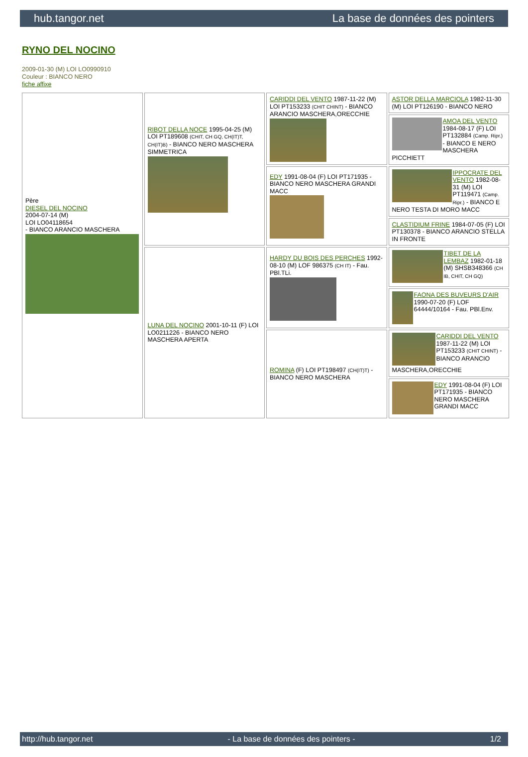hub.tangor.net La base de données des pointers
RYNO DEL NOCINO
2009-01-30 (M) LOI LO0990910
Couleur : BIANCO NERO
fiche affixe
| Père DIESEL DEL NOCINO 2004-07-14 (M) LOI LO04118654 - BIANCO ARANCIO MASCHERA | RIBOT DELLA NOCE 1995-04-25 (M) LOI PT189608 (CHIT, CH GQ, CH(IT)T, CH(IT)B) - BIANCO NERO MASCHERA SIMMETRICA | CARIDDI DEL VENTO 1987-11-22 (M) LOI PT153233 (CHIT CHINT) - BIANCO ARANCIO MASCHERA,ORECCHIE | ASTOR DELLA MARCIOLA 1982-11-30 (M) LOI PT126190 - BIANCO NERO |
| | | | AMOA DEL VENTO 1984-08-17 (F) LOI PT132884 (Camp. Ripr.) - BIANCO E NERO MASCHERA PICCHIETT |
| | | EDY 1991-08-04 (F) LOI PT171935 - BIANCO NERO MASCHERA GRANDI MACC | IPPOCRATE DEL VENTO 1982-08-31 (M) LOI PT119471 (Camp. Ripr.) - BIANCO E NERO TESTA DI MORO MACC |
| | | | CLASTIDIUM FRINE 1984-07-05 (F) LOI PT130378 - BIANCO ARANCIO STELLA IN FRONTE |
| | LUNA DEL NOCINO 2001-10-11 (F) LOI LO0211226 - BIANCO NERO MASCHERA APERTA | HARDY DU BOIS DES PERCHES 1992-08-10 (M) LOF 986375 (CH IT) - Fau. PBl.TLi. | TIBET DE LA LEMBAZ 1982-01-18 (M) SHSB348366 (CH IB, CHIT, CH GQ) |
| | | | FAONA DES BUVEURS D'AIR 1990-07-20 (F) LOF 64444/10164 - Fau. PBl.Env. |
| | | ROMINA (F) LOI PT198497 (CH(IT)T) - BIANCO NERO MASCHERA | CARIDDI DEL VENTO 1987-11-22 (M) LOI PT153233 (CHIT CHINT) - BIANCO ARANCIO MASCHERA,ORECCHIE |
| | | | EDY 1991-08-04 (F) LOI PT171935 - BIANCO NERO MASCHERA GRANDI MACC |
http://hub.tangor.net - La base de données des pointers - 1/2